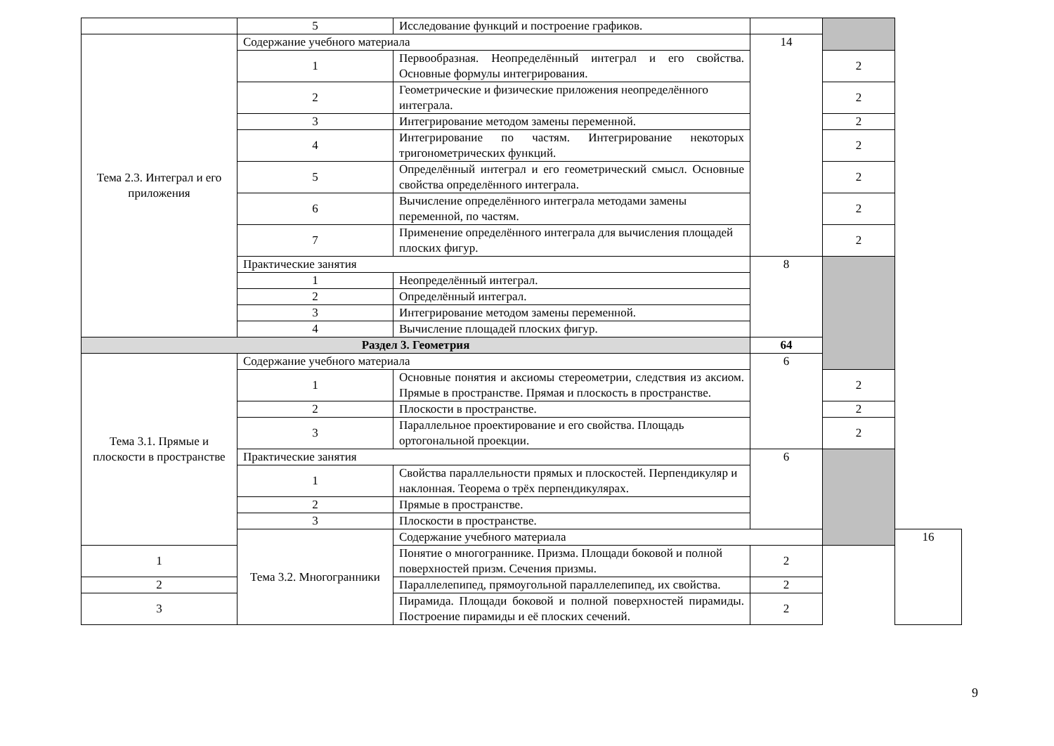| | 5 | Исследование функций и построение графиков. | | | |
| Тема 2.3. Интеграл и его приложения | Содержание учебного материала | | 14 | | |
| | 1 | Первообразная. Неопределённый интеграл и его свойства. Основные формулы интегрирования. | | 2 | |
| | 2 | Геометрические и физические приложения неопределённого интеграла. | | 2 | |
| | 3 | Интегрирование методом замены переменной. | | 2 | |
| | 4 | Интегрирование по частям. Интегрирование некоторых тригонометрических функций. | | 2 | |
| | 5 | Определённый интеграл и его геометрический смысл. Основные свойства определённого интеграла. | | 2 | |
| | 6 | Вычисление определённого интеграла методами замены переменной, по частям. | | 2 | |
| | 7 | Применение определённого интеграла для вычисления площадей плоских фигур. | | 2 | |
| | Практические занятия | | 8 | | |
| | 1 | Неопределённый интеграл. | | | |
| | 2 | Определённый интеграл. | | | |
| | 3 | Интегрирование методом замены переменной. | | | |
| | 4 | Вычисление площадей плоских фигур. | | | |
| Раздел 3. Геометрия | | | 64 | | |
| Тема 3.1. Прямые и плоскости в пространстве | Содержание учебного материала | | 6 | | |
| | 1 | Основные понятия и аксиомы стереометрии, следствия из аксиом. Прямые в пространстве. Прямая и плоскость в пространстве. | | 2 | |
| | 2 | Плоскости в пространстве. | | 2 | |
| | 3 | Параллельное проектирование и его свойства. Площадь ортогональной проекции. | | 2 | |
| | Практические занятия | | 6 | | |
| | 1 | Свойства параллельности прямых и плоскостей. Перпендикуляр и наклонная. Теорема о трёх перпендикулярах. | | | |
| | 2 | Прямые в пространстве. | | | |
| | 3 | Плоскости в пространстве. | | | |
| | Тема 3.2. Многогранники | Содержание учебного материала | | | 16 |
| 1 | | Понятие о многограннике. Призма. Площади боковой и полной поверхностей призм. Сечения призмы. | 2 | | |
| 2 | | Параллелепипед, прямоугольной параллелепипед, их свойства. | 2 | | |
| 3 | | Пирамида. Площади боковой и полной поверхностей пирамиды. Построение пирамиды и её плоских сечений. | 2 | | |
9